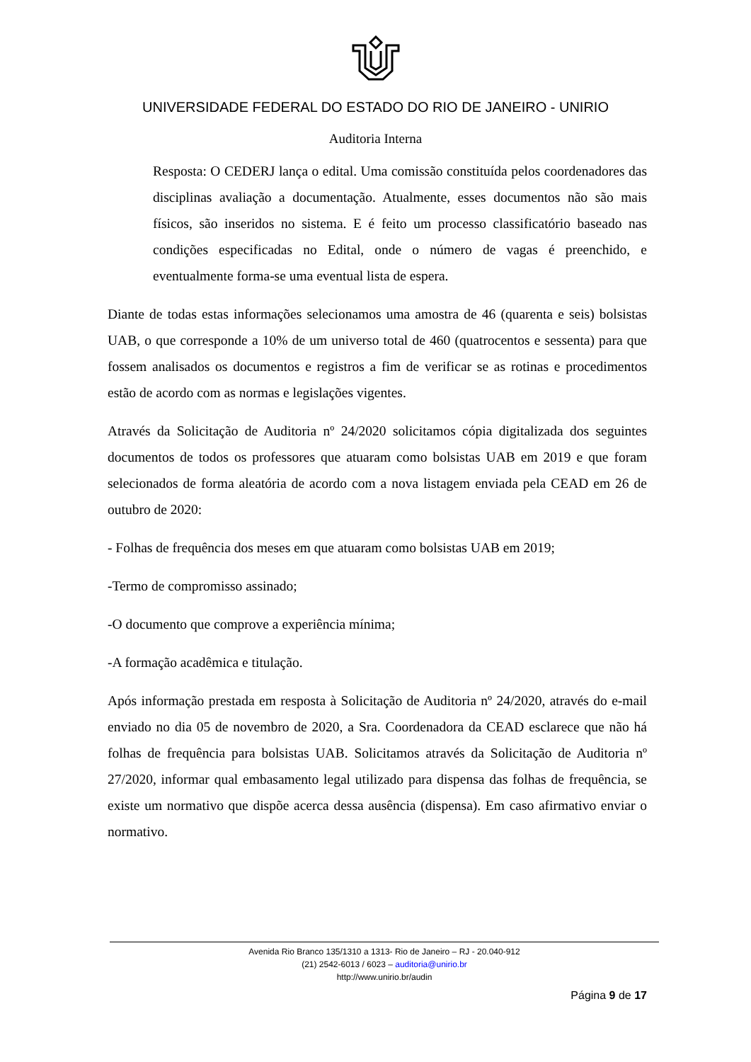UNIVERSIDADE FEDERAL DO ESTADO DO RIO DE JANEIRO - UNIRIO
Auditoria Interna
Resposta: O CEDERJ lança o edital. Uma comissão constituída pelos coordenadores das disciplinas avaliação a documentação. Atualmente, esses documentos não são mais físicos, são inseridos no sistema. E é feito um processo classificatório baseado nas condições especificadas no Edital, onde o número de vagas é preenchido, e eventualmente forma-se uma eventual lista de espera.
Diante de todas estas informações selecionamos uma amostra de 46 (quarenta e seis) bolsistas UAB, o que corresponde a 10% de um universo total de 460 (quatrocentos e sessenta) para que fossem analisados os documentos e registros a fim de verificar se as rotinas e procedimentos estão de acordo com as normas e legislações vigentes.
Através da Solicitação de Auditoria nº 24/2020 solicitamos cópia digitalizada dos seguintes documentos de todos os professores que atuaram como bolsistas UAB em 2019 e que foram selecionados de forma aleatória de acordo com a nova listagem enviada pela CEAD em 26 de outubro de 2020:
- Folhas de frequência dos meses em que atuaram como bolsistas UAB em 2019;
-Termo de compromisso assinado;
-O documento que comprove a experiência mínima;
-A formação acadêmica e titulação.
Após informação prestada em resposta à Solicitação de Auditoria nº 24/2020, através do e-mail enviado no dia 05 de novembro de 2020, a Sra. Coordenadora da CEAD esclarece que não há folhas de frequência para bolsistas UAB. Solicitamos através da Solicitação de Auditoria nº 27/2020, informar qual embasamento legal utilizado para dispensa das folhas de frequência, se existe um normativo que dispõe acerca dessa ausência (dispensa). Em caso afirmativo enviar o normativo.
Avenida Rio Branco 135/1310 a 1313- Rio de Janeiro – RJ - 20.040-912
(21) 2542-6013 / 6023 – auditoria@unirio.br
http://www.unirio.br/audin
Página 9 de 17